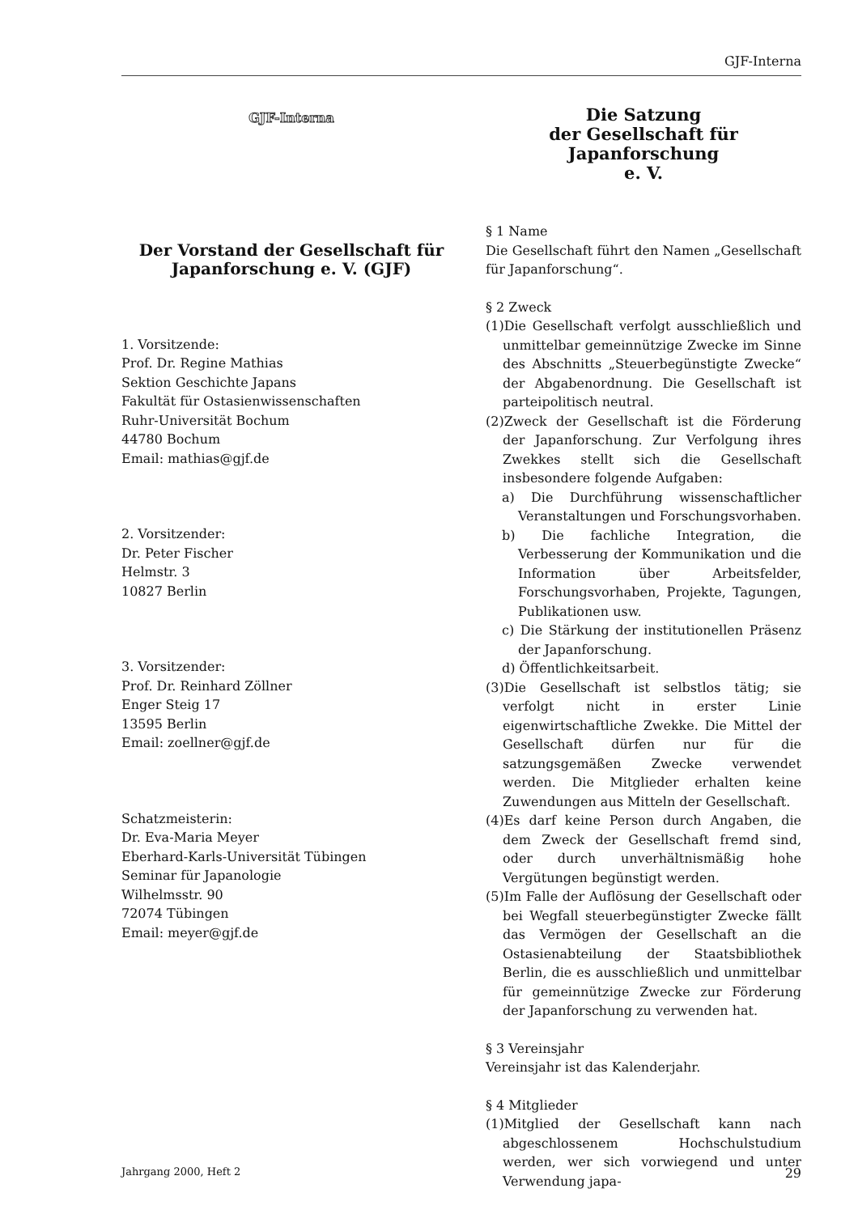GJF-Interna
GJF-Interna
Der Vorstand der Gesellschaft für Japanforschung e. V. (GJF)
1. Vorsitzende:
Prof. Dr. Regine Mathias
Sektion Geschichte Japans
Fakultät für Ostasienwissenschaften
Ruhr-Universität Bochum
44780 Bochum
Email: mathias@gjf.de
2. Vorsitzender:
Dr. Peter Fischer
Helmstr. 3
10827 Berlin
3. Vorsitzender:
Prof. Dr. Reinhard Zöllner
Enger Steig 17
13595 Berlin
Email: zoellner@gjf.de
Schatzmeisterin:
Dr. Eva-Maria Meyer
Eberhard-Karls-Universität Tübingen
Seminar für Japanologie
Wilhelmsstr. 90
72074 Tübingen
Email: meyer@gjf.de
Die Satzung
der Gesellschaft für Japanforschung
e. V.
§ 1 Name
Die Gesellschaft führt den Namen „Gesellschaft für Japanforschung“.
§ 2 Zweck
(1)Die Gesellschaft verfolgt ausschließlich und unmittelbar gemeinnützige Zwecke im Sinne des Abschnitts „Steuerbegünstigte Zwecke“ der Abgabenordnung. Die Gesellschaft ist parteipolitisch neutral.
(2)Zweck der Gesellschaft ist die Förderung der Japanforschung. Zur Verfolgung ihres Zwekkes stellt sich die Gesellschaft insbesondere folgende Aufgaben:
a) Die Durchführung wissenschaftlicher Veranstaltungen und Forschungsvorhaben.
b) Die fachliche Integration, die Verbesserung der Kommunikation und die Information über Arbeitsfelder, Forschungsvorhaben, Projekte, Tagungen, Publikationen usw.
c) Die Stärkung der institutionellen Präsenz der Japanforschung.
d) Öffentlichkeitsarbeit.
(3)Die Gesellschaft ist selbstlos tätig; sie verfolgt nicht in erster Linie eigenwirtschaftliche Zwekke. Die Mittel der Gesellschaft dürfen nur für die satzungsgemäßen Zwecke verwendet werden. Die Mitglieder erhalten keine Zuwendungen aus Mitteln der Gesellschaft.
(4)Es darf keine Person durch Angaben, die dem Zweck der Gesellschaft fremd sind, oder durch unverhältnismäßig hohe Vergütungen begünstigt werden.
(5)Im Falle der Auflösung der Gesellschaft oder bei Wegfall steuerbegünstigter Zwecke fällt das Vermögen der Gesellschaft an die Ostasienabteilung der Staatsbibliothek Berlin, die es ausschließlich und unmittelbar für gemeinnützige Zwecke zur Förderung der Japanforschung zu verwenden hat.
§ 3 Vereinsjahr
Vereinsjahr ist das Kalenderjahr.
§ 4 Mitglieder
(1)Mitglied der Gesellschaft kann nach abgeschlossenem Hochschulstudium werden, wer sich vorwiegend und unter Verwendung japa-
Jahrgang 2000, Heft 2 29